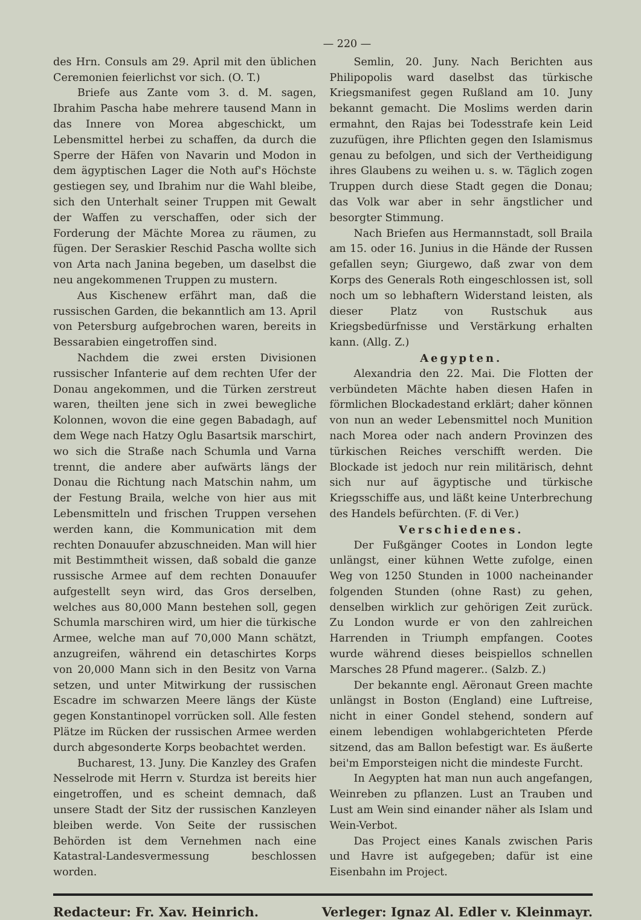— 220 —
des Hrn. Consuls am 29. April mit den üblichen Ceremonien feierlichst vor sich. (O. T.)
Briefe aus Zante vom 3. d. M. sagen, Ibrahim Pascha habe mehrere tausend Mann in das Innere von Morea abgeschickt, um Lebensmittel herbei zu schaffen, da durch die Sperre der Häfen von Navarin und Modon in dem ägyptischen Lager die Noth auf's Höchste gestiegen sey, und Ibrahim nur die Wahl bleibe, sich den Unterhalt seiner Truppen mit Gewalt der Waffen zu verschaffen, oder sich der Forderung der Mächte Morea zu räumen, zu fügen. Der Seraskier Reschid Pascha wollte sich von Arta nach Janina begeben, um daselbst die neu angekommenen Truppen zu mustern.
Aus Kischenew erfährt man, daß die russischen Garden, die bekanntlich am 13. April von Petersburg aufgebrochen waren, bereits in Bessarabien eingetroffen sind.
Nachdem die zwei ersten Divisionen russischer Infanterie auf dem rechten Ufer der Donau angekommen, und die Türken zerstreut waren, theilten jene sich in zwei bewegliche Kolonnen, wovon die eine gegen Babadagh, auf dem Wege nach Hatzy Oglu Basartsik marschirt, wo sich die Straße nach Schumla und Varna trennt, die andere aber aufwärts längs der Donau die Richtung nach Matschin nahm, um der Festung Braila, welche von hier aus mit Lebensmitteln und frischen Truppen versehen werden kann, die Kommunication mit dem rechten Donauufer abzuschneiden. Man will hier mit Bestimmtheit wissen, daß sobald die ganze russische Armee auf dem rechten Donauufer aufgestellt seyn wird, das Gros derselben, welches aus 80,000 Mann bestehen soll, gegen Schumla marschiren wird, um hier die türkische Armee, welche man auf 70,000 Mann schätzt, anzugreifen, während ein detaschirtes Korps von 20,000 Mann sich in den Besitz von Varna setzen, und unter Mitwirkung der russischen Escadre im schwarzen Meere längs der Küste gegen Konstantinopel vorrücken soll. Alle festen Plätze im Rücken der russischen Armee werden durch abgesonderte Korps beobachtet werden.
Bucharest, 13. Juny. Die Kanzley des Grafen Nesselrode mit Herrn v. Sturdza ist bereits hier eingetroffen, und es scheint demnach, daß unsere Stadt der Sitz der russischen Kanzleyen bleiben werde. Von Seite der russischen Behörden ist dem Vernehmen nach eine Katastral-Landesvermessung beschlossen worden.
Semlin, 20. Juny. Nach Berichten aus Philipopolis ward daselbst das türkische Kriegsmanifest gegen Rußland am 10. Juny bekannt gemacht. Die Moslims werden darin ermahnt, den Rajas bei Todesstrafe kein Leid zuzufügen, ihre Pflichten gegen den Islamismus genau zu befolgen, und sich der Vertheidigung ihres Glaubens zu weihen u. s. w. Täglich zogen Truppen durch diese Stadt gegen die Donau; das Volk war aber in sehr ängstlicher und besorgter Stimmung.
Nach Briefen aus Hermannstadt, soll Braila am 15. oder 16. Junius in die Hände der Russen gefallen seyn; Giurgewo, daß zwar von dem Korps des Generals Roth eingeschlossen ist, soll noch um so lebhaftern Widerstand leisten, als dieser Platz von Rustschuk aus Kriegsbedürfnisse und Verstärkung erhalten kann. (Allg. Z.)
Aegypten.
Alexandria den 22. Mai. Die Flotten der verbündeten Mächte haben diesen Hafen in förmlichen Blockadestand erklärt; daher können von nun an weder Lebensmittel noch Munition nach Morea oder nach andern Provinzen des türkischen Reiches verschifft werden. Die Blockade ist jedoch nur rein militärisch, dehnt sich nur auf ägyptische und türkische Kriegsschiffe aus, und läßt keine Unterbrechung des Handels befürchten. (F. di Ver.)
Verschiedenes.
Der Fußgänger Cootes in London legte unlängst, einer kühnen Wette zufolge, einen Weg von 1250 Stunden in 1000 nacheinander folgenden Stunden (ohne Rast) zu gehen, denselben wirklich zur gehörigen Zeit zurück. Zu London wurde er von den zahlreichen Harrenden in Triumph empfangen. Cootes wurde während dieses beispiellos schnellen Marsches 28 Pfund magerer.. (Salzb. Z.)
Der bekannte engl. Aëronaut Green machte unlängst in Boston (England) eine Luftreise, nicht in einer Gondel stehend, sondern auf einem lebendigen wohlabgerichteten Pferde sitzend, das am Ballon befestigt war. Es äußerte bei'm Emporsteigen nicht die mindeste Furcht.
In Aegypten hat man nun auch angefangen, Weinreben zu pflanzen. Lust an Trauben und Lust am Wein sind einander näher als Islam und Wein-Verbot.
Das Project eines Kanals zwischen Paris und Havre ist aufgegeben; dafür ist eine Eisenbahn im Project.
Redacteur: Fr. Xav. Heinrich. Verleger: Ignaz Al. Edler v. Kleinmayr.